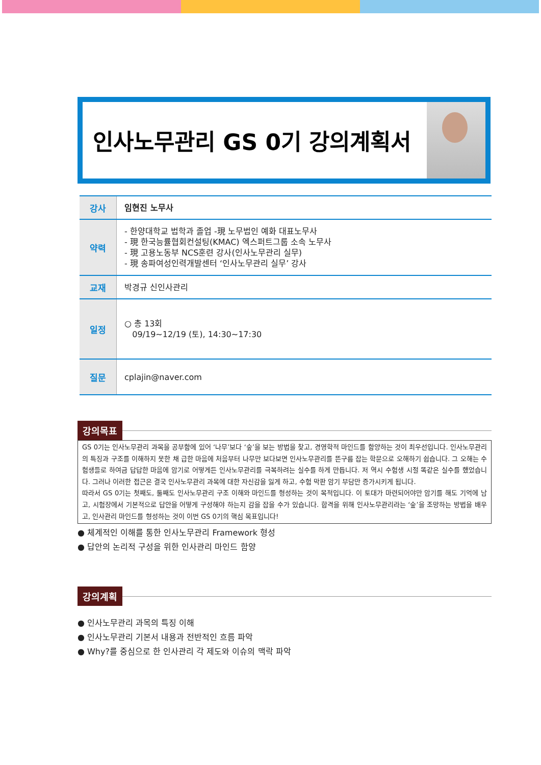인사노무관리 GS 0기 강의계획서
| 강사 | 임현진 노무사 |
| 약력 | - 한양대학교 법학과 졸업 -現 노무법인 예화 대표노무사 - 現 한국능률협회컨설팅(KMAC) 엑스퍼트그룹 소속 노무사 - 現 고용노동부 NCS훈련 강사(인사노무관리 실무) - 現 송파여성인력개발센터 ‘인사노무관리 실무’ 강사 |
| 교재 | 박경규 신인사관리 |
| 일정 | ○ 총 13회 09/19~12/19 (토), 14:30~17:30 |
| 질문 | cplajin@naver.com |
강의목표
GS 0기는 인사노무관리 과목을 공부함에 있어 ‘나무’보다 ‘숲’을 보는 방법을 찾고, 경영학적 마인드를 함양하는 것이 최우선입니다. 인사노무관리의 특징과 구조를 이해하지 못한 채 급한 마음에 처음부터 나무만 보다보면 인사노무관리를 뜬구름 잡는 학문으로 오해하기 쉽습니다. 그 오해는 수험생들로 하여금 답답한 마음에 암기로 어떻게든 인사노무관리를 극복하려는 실수를 하게 만듭니다. 저 역시 수험생 시절 똑같은 실수를 했었습니다. 그러나 이러한 접근은 결국 인사노무관리 과목에 대한 자신감을 잃게 하고, 수험 막판 암기 부담만 증가시키게 됩니다.
따라서 GS 0기는 첫째도, 둘째도 인사노무관리 구조 이해와 마인드를 형성하는 것이 목적입니다. 이 토대가 마련되어야만 암기를 해도 기억에 남고, 시험장에서 기본적으로 답안을 어떻게 구성해야 하는지 감을 잡을 수가 있습니다. 합격을 위해 인사노무관리라는 ‘숲’을 조망하는 방법을 배우고, 인사관리 마인드를 형성하는 것이 이번 GS 0기의 핵심 목표입니다!
● 체계적인 이해를 통한 인사노무관리 Framework 형성
● 답안의 논리적 구성을 위한 인사관리 마인드 함양
강의계획
● 인사노무관리 과목의 특징 이해
● 인사노무관리 기본서 내용과 전반적인 흐름 파악
● Why?를 중심으로 한 인사관리 각 제도와 이슈의 맥락 파악